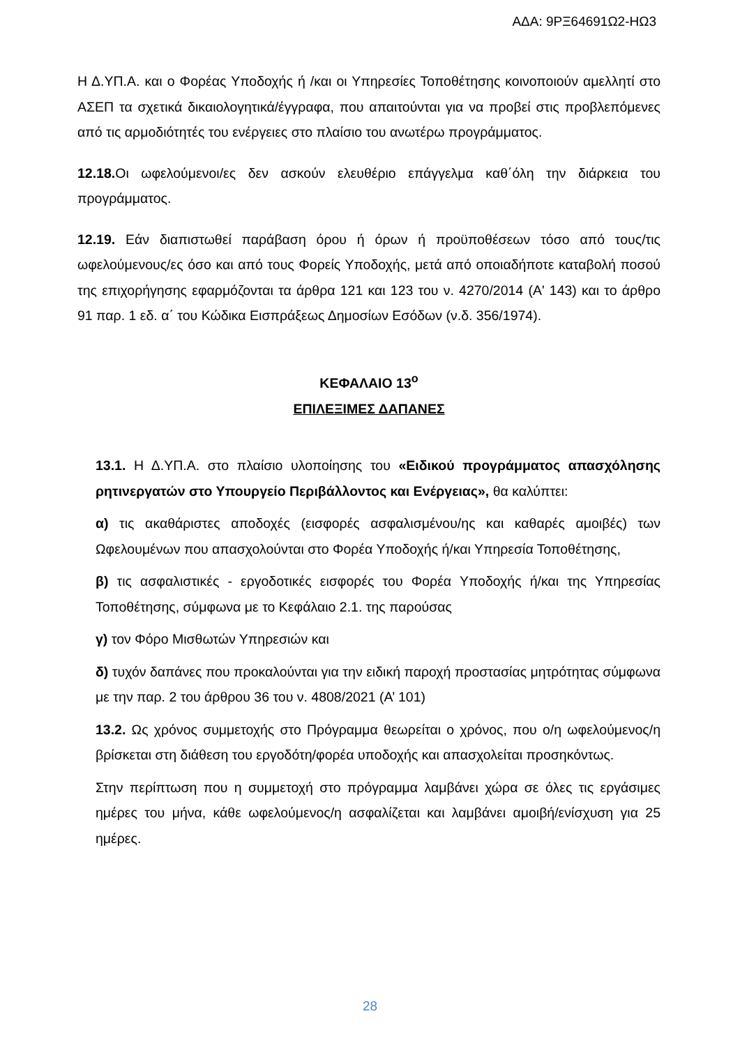ΑΔΑ: 9ΡΞ64691Ω2-ΗΩ3
Η Δ.ΥΠ.Α. και ο Φορέας Υποδοχής ή /και οι Υπηρεσίες Τοποθέτησης κοινοποιούν αμελλητί στο ΑΣΕΠ τα σχετικά δικαιολογητικά/έγγραφα, που απαιτούνται για να προβεί στις προβλεπόμενες από τις αρμοδιότητές του ενέργειες στο πλαίσιο του ανωτέρω προγράμματος.
12.18. Οι ωφελούμενοι/ες δεν ασκούν ελευθέριο επάγγελμα καθ΄όλη την διάρκεια του προγράμματος.
12.19. Εάν διαπιστωθεί παράβαση όρου ή όρων ή προϋποθέσεων τόσο από τους/τις ωφελούμενους/ες όσο και από τους Φορείς Υποδοχής, μετά από οποιαδήποτε καταβολή ποσού της επιχορήγησης εφαρμόζονται τα άρθρα 121 και 123 του ν. 4270/2014 (Α' 143) και το άρθρο 91 παρ. 1 εδ. α΄ του Κώδικα Εισπράξεως Δημοσίων Εσόδων (ν.δ. 356/1974).
ΚΕΦΑΛΑΙΟ 13<sup>ο</sup>
ΕΠΙΛΕΞΙΜΕΣ ΔΑΠΑΝΕΣ
13.1. Η Δ.ΥΠ.Α. στο πλαίσιο υλοποίησης του «Ειδικού προγράμματος απασχόλησης ρητινεργατών στο Υπουργείο Περιβάλλοντος και Ενέργειας», θα καλύπτει:
α) τις ακαθάριστες αποδοχές (εισφορές ασφαλισμένου/ης και καθαρές αμοιβές) των Ωφελουμένων που απασχολούνται στο Φορέα Υποδοχής ή/και Υπηρεσία Τοποθέτησης,
β) τις ασφαλιστικές - εργοδοτικές εισφορές του Φορέα Υποδοχής ή/και της Υπηρεσίας Τοποθέτησης, σύμφωνα με το Κεφάλαιο 2.1. της παρούσας
γ) τον Φόρο Μισθωτών Υπηρεσιών και
δ) τυχόν δαπάνες που προκαλούνται για την ειδική παροχή προστασίας μητρότητας σύμφωνα με την παρ. 2 του άρθρου 36 του ν. 4808/2021 (Α’ 101)
13.2. Ως χρόνος συμμετοχής στο Πρόγραμμα θεωρείται ο χρόνος, που ο/η ωφελούμενος/η βρίσκεται στη διάθεση του εργοδότη/φορέα υποδοχής και απασχολείται προσηκόντως.
Στην περίπτωση που η συμμετοχή στο πρόγραμμα λαμβάνει χώρα σε όλες τις εργάσιμες ημέρες του μήνα, κάθε ωφελούμενος/η ασφαλίζεται και λαμβάνει αμοιβή/ενίσχυση για 25 ημέρες.
28